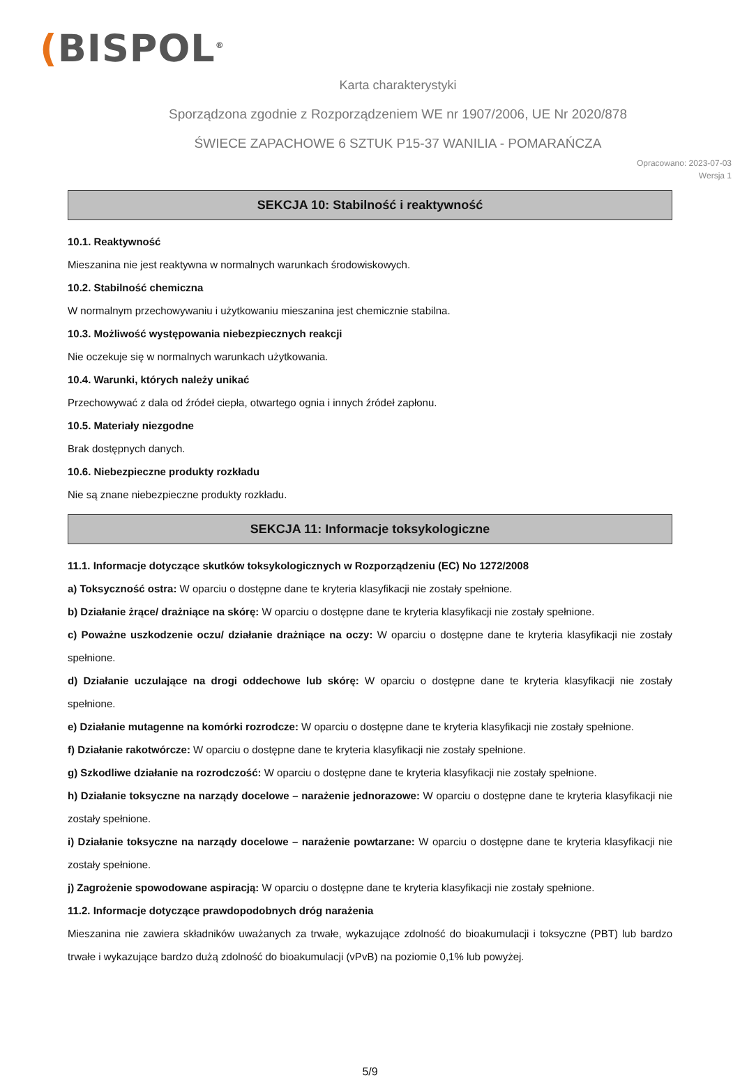(BISPOL<sup>®</sup>
Karta charakterystyki
Sporządzona zgodnie z Rozporządzeniem WE nr 1907/2006, UE Nr 2020/878
ŚWIECE ZAPACHOWE 6 SZTUK P15-37 WANILIA - POMARAŃCZA
Opracowano: 2023-07-03
Wersja 1
SEKCJA 10: Stabilność i reaktywność
10.1. Reaktywność
Mieszanina nie jest reaktywna w normalnych warunkach środowiskowych.
10.2. Stabilność chemiczna
W normalnym przechowywaniu i użytkowaniu mieszanina jest chemicznie stabilna.
10.3. Możliwość występowania niebezpiecznych reakcji
Nie oczekuje się w normalnych warunkach użytkowania.
10.4. Warunki, których należy unikać
Przechowywać z dala od źródeł ciepła, otwartego ognia i innych źródeł zapłonu.
10.5. Materiały niezgodne
Brak dostępnych danych.
10.6. Niebezpieczne produkty rozkładu
Nie są znane niebezpieczne produkty rozkładu.
SEKCJA 11: Informacje toksykologiczne
11.1. Informacje dotyczące skutków toksykologicznych w Rozporządzeniu (EC) No 1272/2008
a) Toksyczność ostra: W oparciu o dostępne dane te kryteria klasyfikacji nie zostały spełnione.
b) Działanie żrące/ drażniące na skórę: W oparciu o dostępne dane te kryteria klasyfikacji nie zostały spełnione.
c) Poważne uszkodzenie oczu/ działanie drażniące na oczy: W oparciu o dostępne dane te kryteria klasyfikacji nie zostały spełnione.
d) Działanie uczulające na drogi oddechowe lub skórę: W oparciu o dostępne dane te kryteria klasyfikacji nie zostały spełnione.
e) Działanie mutagenne na komórki rozrodcze: W oparciu o dostępne dane te kryteria klasyfikacji nie zostały spełnione.
f) Działanie rakotwórcze: W oparciu o dostępne dane te kryteria klasyfikacji nie zostały spełnione.
g) Szkodliwe działanie na rozrodczość: W oparciu o dostępne dane te kryteria klasyfikacji nie zostały spełnione.
h) Działanie toksyczne na narządy docelowe – narażenie jednorazowe: W oparciu o dostępne dane te kryteria klasyfikacji nie zostały spełnione.
i) Działanie toksyczne na narządy docelowe – narażenie powtarzane: W oparciu o dostępne dane te kryteria klasyfikacji nie zostały spełnione.
j) Zagrożenie spowodowane aspiracją: W oparciu o dostępne dane te kryteria klasyfikacji nie zostały spełnione.
11.2. Informacje dotyczące prawdopodobnych dróg narażenia
Mieszanina nie zawiera składników uważanych za trwałe, wykazujące zdolność do bioakumulacji i toksyczne (PBT) lub bardzo trwałe i wykazujące bardzo dużą zdolność do bioakumulacji (vPvB) na poziomie 0,1% lub powyżej.
5/9